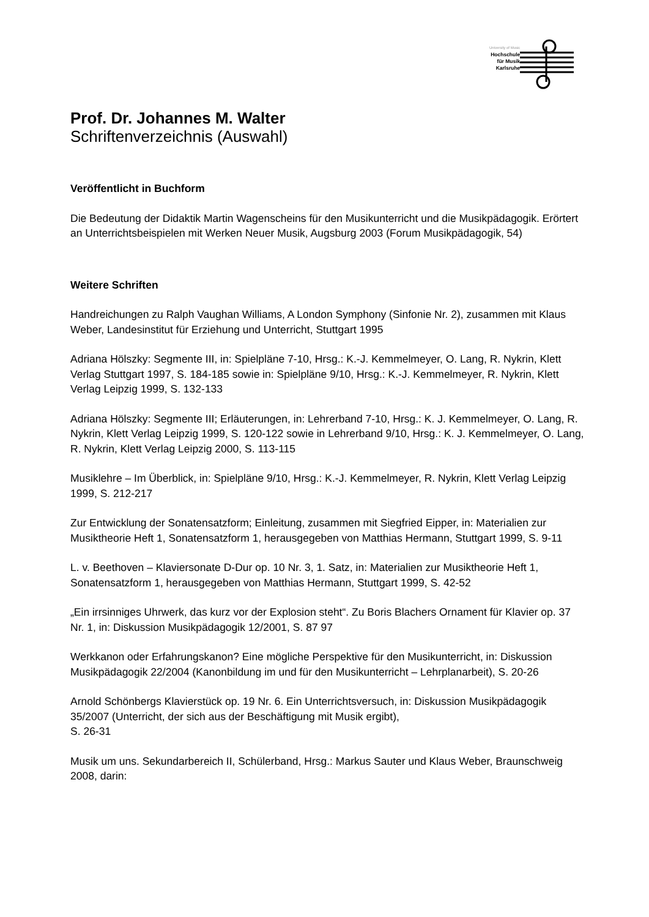University of Music
Hochschule
für Musik
Karlsruhe
Prof. Dr. Johannes M. Walter
Schriftenverzeichnis (Auswahl)
Veröffentlicht in Buchform
Die Bedeutung der Didaktik Martin Wagenscheins für den Musikunterricht und die Musikpädagogik. Erörtert an Unterrichtsbeispielen mit Werken Neuer Musik, Augsburg 2003 (Forum Musikpädagogik, 54)
Weitere Schriften
Handreichungen zu Ralph Vaughan Williams, A London Symphony (Sinfonie Nr. 2), zusammen mit Klaus Weber, Landesinstitut für Erziehung und Unterricht, Stuttgart 1995
Adriana Hölszky: Segmente III, in: Spielpläne 7-10, Hrsg.: K.-J. Kemmelmeyer, O. Lang, R. Nykrin, Klett Verlag Stuttgart 1997, S. 184-185 sowie in: Spielpläne 9/10, Hrsg.: K.-J. Kemmelmeyer, R. Nykrin, Klett Verlag Leipzig 1999, S. 132-133
Adriana Hölszky: Segmente III; Erläuterungen, in: Lehrerband 7-10, Hrsg.: K. J. Kemmelmeyer, O. Lang, R. Nykrin, Klett Verlag Leipzig 1999, S. 120-122 sowie in Lehrerband 9/10, Hrsg.: K. J. Kemmelmeyer, O. Lang, R. Nykrin, Klett Verlag Leipzig 2000, S. 113-115
Musiklehre – Im Überblick, in: Spielpläne 9/10, Hrsg.: K.-J. Kemmelmeyer, R. Nykrin, Klett Verlag Leipzig 1999, S. 212-217
Zur Entwicklung der Sonatensatzform; Einleitung, zusammen mit Siegfried Eipper, in: Materialien zur Musiktheorie Heft 1, Sonatensatzform 1, herausgegeben von Matthias Hermann, Stuttgart 1999, S. 9-11
L. v. Beethoven – Klaviersonate D-Dur op. 10 Nr. 3, 1. Satz, in: Materialien zur Musiktheorie Heft 1, Sonatensatzform 1, herausgegeben von Matthias Hermann, Stuttgart 1999, S. 42-52
„Ein irrsinniges Uhrwerk, das kurz vor der Explosion steht“. Zu Boris Blachers Ornament für Klavier op. 37 Nr. 1, in: Diskussion Musikpädagogik 12/2001, S. 87 97
Werkkanon oder Erfahrungskanon? Eine mögliche Perspektive für den Musikunterricht, in: Diskussion Musikpädagogik 22/2004 (Kanonbildung im und für den Musikunterricht – Lehrplanarbeit), S. 20-26
Arnold Schönbergs Klavierstück op. 19 Nr. 6. Ein Unterrichtsversuch, in: Diskussion Musikpädagogik 35/2007 (Unterricht, der sich aus der Beschäftigung mit Musik ergibt),
S. 26-31
Musik um uns. Sekundarbereich II, Schülerband, Hrsg.: Markus Sauter und Klaus Weber, Braunschweig 2008, darin: